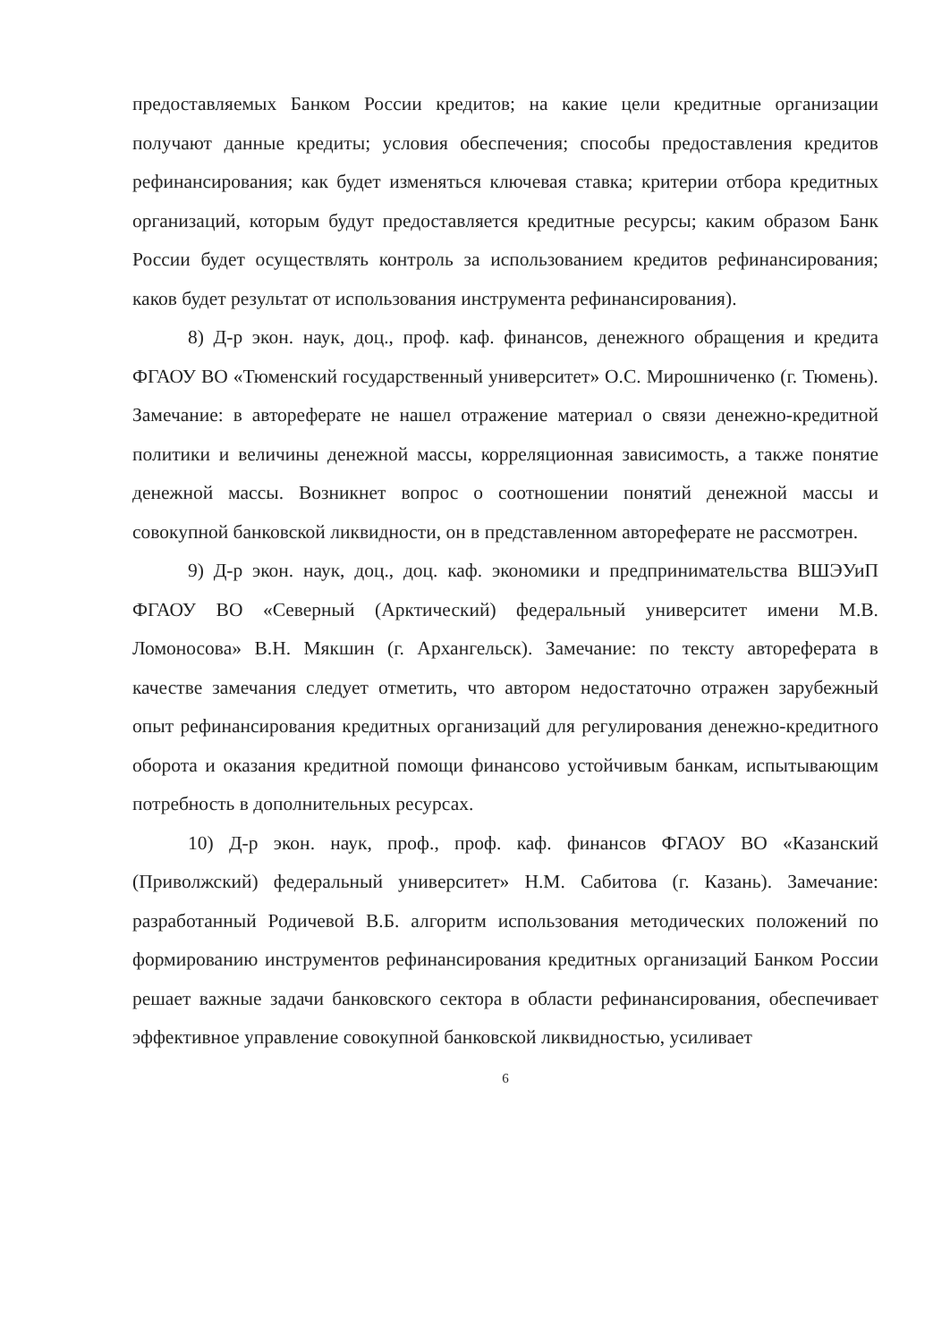предоставляемых Банком России кредитов; на какие цели кредитные организации получают данные кредиты; условия обеспечения; способы предоставления кредитов рефинансирования; как будет изменяться ключевая ставка; критерии отбора кредитных организаций, которым будут предоставляется кредитные ресурсы; каким образом Банк России будет осуществлять контроль за использованием кредитов рефинансирования; каков будет результат от использования инструмента рефинансирования).
8) Д-р экон. наук, доц., проф. каф. финансов, денежного обращения и кредита ФГАОУ ВО «Тюменский государственный университет» О.С. Мирошниченко (г. Тюмень). Замечание: в автореферате не нашел отражение материал о связи денежно-кредитной политики и величины денежной массы, корреляционная зависимость, а также понятие денежной массы. Возникнет вопрос о соотношении понятий денежной массы и совокупной банковской ликвидности, он в представленном автореферате не рассмотрен.
9) Д-р экон. наук, доц., доц. каф. экономики и предпринимательства ВШЭУиП ФГАОУ ВО «Северный (Арктический) федеральный университет имени М.В. Ломоносова» В.Н. Мякшин (г. Архангельск). Замечание: по тексту автореферата в качестве замечания следует отметить, что автором недостаточно отражен зарубежный опыт рефинансирования кредитных организаций для регулирования денежно-кредитного оборота и оказания кредитной помощи финансово устойчивым банкам, испытывающим потребность в дополнительных ресурсах.
10) Д-р экон. наук, проф., проф. каф. финансов ФГАОУ ВО «Казанский (Приволжский) федеральный университет» Н.М. Сабитова (г. Казань). Замечание: разработанный Родичевой В.Б. алгоритм использования методических положений по формированию инструментов рефинансирования кредитных организаций Банком России решает важные задачи банковского сектора в области рефинансирования, обеспечивает эффективное управление совокупной банковской ликвидностью, усиливает
6